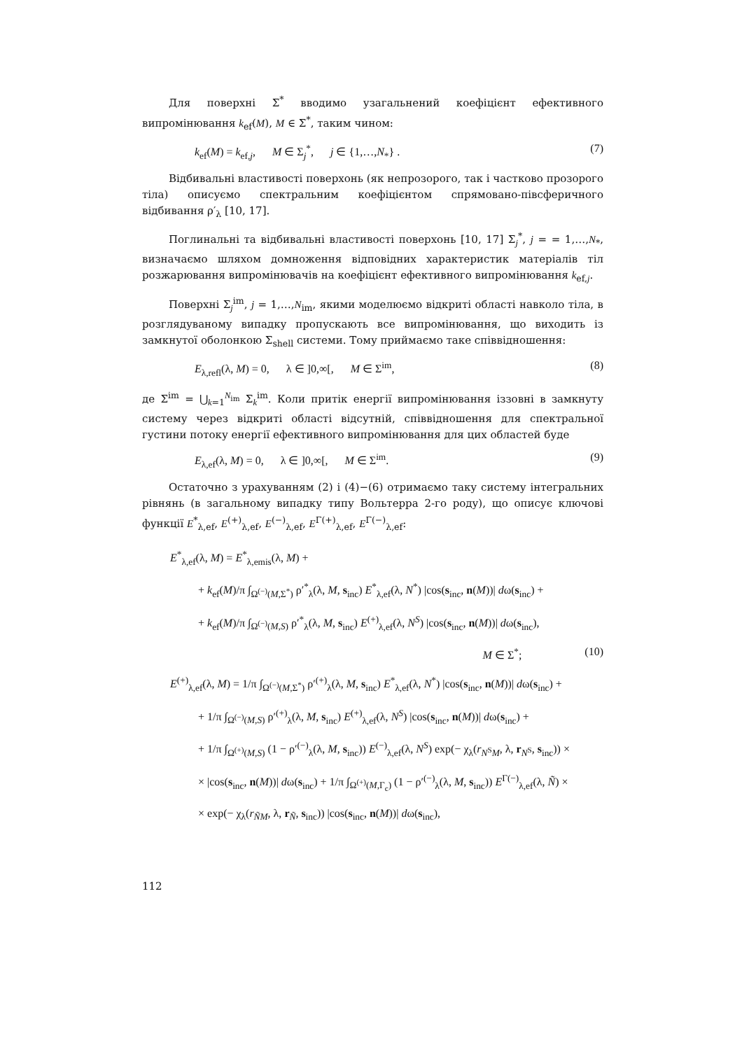Для поверхні Σ<sup>*</sup> вводимо узагальнений коефіцієнт ефективного випромінювання k<sub>ef</sub>(M), M ∈ Σ<sup>*</sup>, таким чином:
k<sub>ef</sub>(M) = k<sub>ef,j</sub>, M ∈ Σ<sub>j</sub><sup>*</sup>, j ∈ {1,…,N<sub>*</sub>} . (7)
Відбивальні властивості поверхонь (як непрозорого, так і частково прозорого тіла) описуємо спектральним коефіцієнтом спрямовано-півсферичного відбивання ρ′<sub>λ</sub> [10, 17].
Поглинальні та відбивальні властивості поверхонь [10, 17] Σ<sub>j</sub><sup>*</sup>, j = = 1,…,N<sub>*</sub>, визначаємо шляхом домноження відповідних характеристик матеріалів тіл розжарювання випромінювачів на коефіцієнт ефективного випромінювання k<sub>ef,j</sub>.
Поверхні Σ<sub>j</sub><sup>im</sup>, j = 1,…,N<sub>im</sub>, якими моделюємо відкриті області навколо тіла, в розглядуваному випадку пропускають все випромінювання, що виходить із замкнутої оболонкою Σ<sub>shell</sub> системи. Тому приймаємо таке співвідношення:
E<sub>λ,refl</sub>(λ, M) = 0, λ ∈ ]0,∞[, M ∈ Σ<sup>im</sup>, (8)
де Σ<sup>im</sup> = ⋃<sub>k=1</sub><sup>N<sub>im</sub></sup> Σ<sub>k</sub><sup>im</sup>. Коли притік енергії випромінювання іззовні в замкнуту систему через відкриті області відсутній, співвідношення для спектральної густини потоку енергії ефективного випромінювання для цих областей буде
E<sub>λ,ef</sub>(λ, M) = 0, λ ∈ ]0,∞[, M ∈ Σ<sup>im</sup>. (9)
Остаточно з урахуванням (2) і (4)−(6) отримаємо таку систему інтегральних рівнянь (в загальному випадку типу Вольтерра 2-го роду), що описує ключові функції E<sup>*</sup><sub>λ,ef</sub>, E<sup>(+)</sup><sub>λ,ef</sub>, E<sup>(−)</sup><sub>λ,ef</sub>, E<sup>Γ(+)</sup><sub>λ,ef</sub>, E<sup>Γ(−)</sup><sub>λ,ef</sub>:
E<sup>*</sup><sub>λ,ef</sub>(λ, M) = E<sup>*</sup><sub>λ,emis</sub>(λ, M) +
+ k<sub>ef</sub>(M)/π ∫<sub>Ω<sup>(−)</sup>(M,Σ<sup>*</sup>)</sub> ρ′<sup>*</sup><sub>λ</sub>(λ, M, s<sub>inc</sub>) E<sup>*</sup><sub>λ,ef</sub>(λ, N<sup>*</sup>) |cos(s<sub>inc</sub>, n(M))| dω(s<sub>inc</sub>) +
+ k<sub>ef</sub>(M)/π ∫<sub>Ω<sup>(−)</sup>(M,S)</sub> ρ′<sup>*</sup><sub>λ</sub>(λ, M, s<sub>inc</sub>) E<sup>(+)</sup><sub>λ,ef</sub>(λ, N<sup>S</sup>) |cos(s<sub>inc</sub>, n(M))| dω(s<sub>inc</sub>),
M ∈ Σ<sup>*</sup>; (10)
E<sup>(+)</sup><sub>λ,ef</sub>(λ, M) = 1/π ∫<sub>Ω<sup>(−)</sup>(M,Σ<sup>*</sup>)</sub> ρ′<sup>(+)</sup><sub>λ</sub>(λ, M, s<sub>inc</sub>) E<sup>*</sup><sub>λ,ef</sub>(λ, N<sup>*</sup>) |cos(s<sub>inc</sub>, n(M))| dω(s<sub>inc</sub>) +
+ 1/π ∫<sub>Ω<sup>(−)</sup>(M,S)</sub> ρ′<sup>(+)</sup><sub>λ</sub>(λ, M, s<sub>inc</sub>) E<sup>(+)</sup><sub>λ,ef</sub>(λ, N<sup>S</sup>) |cos(s<sub>inc</sub>, n(M))| dω(s<sub>inc</sub>) +
+ 1/π ∫<sub>Ω<sup>(+)</sup>(M,S)</sub> (1 − ρ′<sup>(−)</sup><sub>λ</sub>(λ, M, s<sub>inc</sub>)) E<sup>(−)</sup><sub>λ,ef</sub>(λ, N<sup>S</sup>) exp(− χ<sub>λ</sub>(r<sub>N<sup>S</sup>M</sub>, λ, r<sub>N<sup>S</sup></sub>, s<sub>inc</sub>)) ×
× |cos(s<sub>inc</sub>, n(M))| dω(s<sub>inc</sub>) + 1/π ∫<sub>Ω<sup>(+)</sup>(M,Γ<sub>c</sub>)</sub> (1 − ρ′<sup>(−)</sup><sub>λ</sub>(λ, M, s<sub>inc</sub>)) E<sup>Γ(−)</sup><sub>λ,ef</sub>(λ, Ñ) ×
× exp(− χ<sub>λ</sub>(r<sub>ÑM</sub>, λ, r<sub>Ñ</sub>, s<sub>inc</sub>)) |cos(s<sub>inc</sub>, n(M))| dω(s<sub>inc</sub>),
112